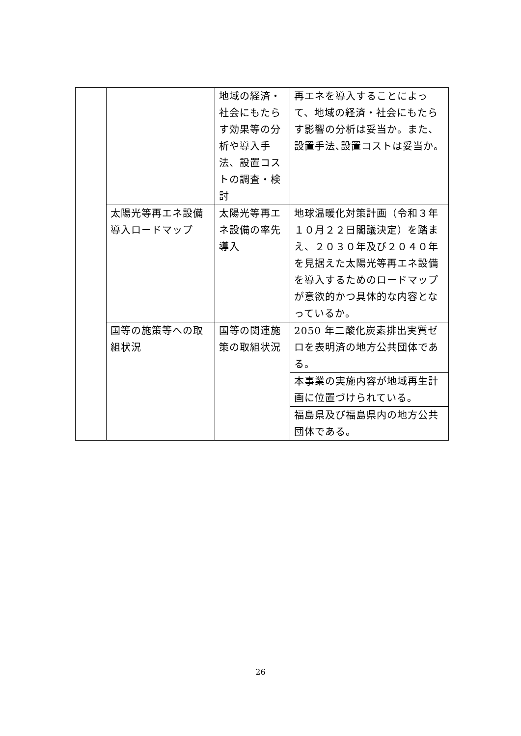| | | 地域の経済・社会にもたらす効果等の分析や導入手法、設置コストの調査・検討 | 再エネを導入することによって、地域の経済・社会にもたらす影響の分析は妥当か。また、設置手法､設置コストは妥当か。 |
| | 太陽光等再エネ設備導入ロードマップ | 太陽光等再エネ設備の率先導入 | 地球温暖化対策計画（令和３年１０月２２日閣議決定）を踏まえ、２０３０年及び２０４０年を見据えた太陽光等再エネ設備を導入するためのロードマップが意欲的かつ具体的な内容となっているか。 |
| | 国等の施策等への取組状況 | 国等の関連施策の取組状況 | 2050 年二酸化炭素排出実質ゼロを表明済の地方公共団体である。 |
| | | | 本事業の実施内容が地域再生計画に位置づけられている。 |
| | | | 福島県及び福島県内の地方公共団体である。 |
26